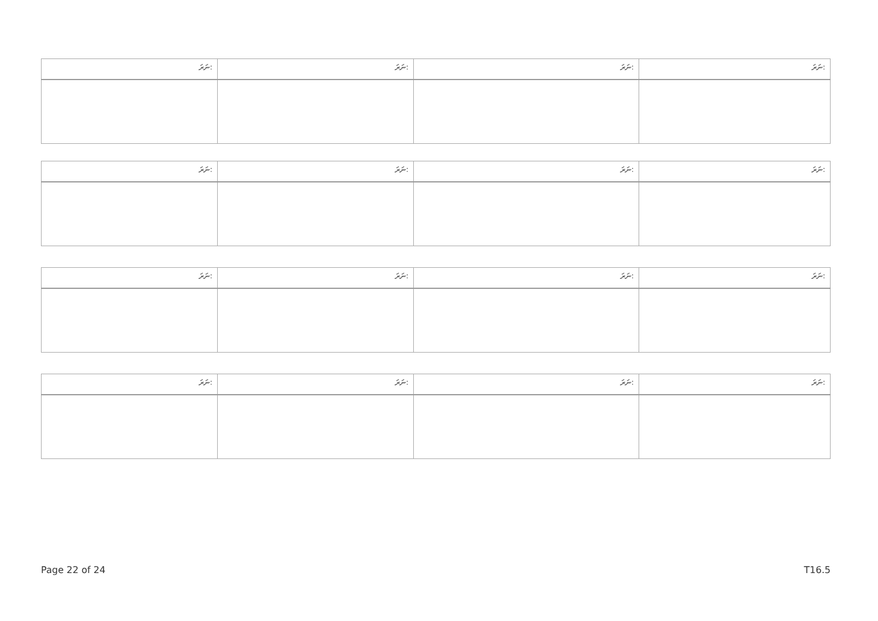| ނަރަ: | ނަރަ: | ނަރަ: | ނަރަ: |
| --- | --- | --- | --- |
| ނަރަ: | ނަރަ: | ނަރަ: | ނަރަ: |
| --- | --- | --- | --- |
| ނަރަ: | ނަރަ: | ނަރަ: | ނަރަ: |
| --- | --- | --- | --- |
| ނަރަ: | ނަރަ: | ނަރަ: | ނަރަ: |
| --- | --- | --- | --- |
Page 22 of 24 T16.5